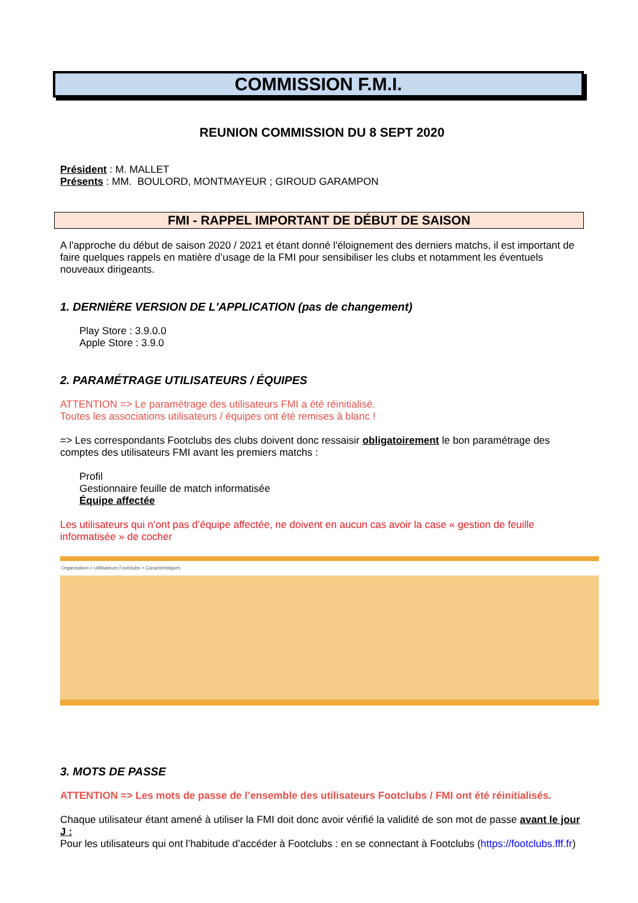COMMISSION F.M.I.
REUNION COMMISSION DU 8 SEPT 2020
Président : M. MALLET
Présents : MM. BOULORD, MONTMAYEUR ; GIROUD GARAMPON
FMI - RAPPEL IMPORTANT DE DÉBUT DE SAISON
A l'approche du début de saison 2020 / 2021 et étant donné l'éloignement des derniers matchs, il est important de faire quelques rappels en matière d’usage de la FMI pour sensibiliser les clubs et notamment les éventuels nouveaux dirigeants.
1. DERNIÈRE VERSION DE L'APPLICATION (pas de changement)
Play Store : 3.9.0.0
Apple Store : 3.9.0
2. PARAMÉTRAGE UTILISATEURS / ÉQUIPES
ATTENTION => Le paramétrage des utilisateurs FMI a été réinitialisé.
Toutes les associations utilisateurs / équipes ont été remises à blanc !
=> Les correspondants Footclubs des clubs doivent donc ressaisir obligatoirement le bon paramétrage des comptes des utilisateurs FMI avant les premiers matchs :
Profil
Gestionnaire feuille de match informatisée
Équipe affectée
Les utilisateurs qui n’ont pas d’équipe affectée, ne doivent en aucun cas avoir la case « gestion de feuille informatisée » de cocher
Organisation > Utilisateurs Footclubs > Caractéristiques
3. MOTS DE PASSE
ATTENTION => Les mots de passe de l’ensemble des utilisateurs Footclubs / FMI ont été réinitialisés.
Chaque utilisateur étant amené à utiliser la FMI doit donc avoir vérifié la validité de son mot de passe avant le jour J :
Pour les utilisateurs qui ont l’habitude d’accéder à Footclubs : en se connectant à Footclubs (https://footclubs.fff.fr)